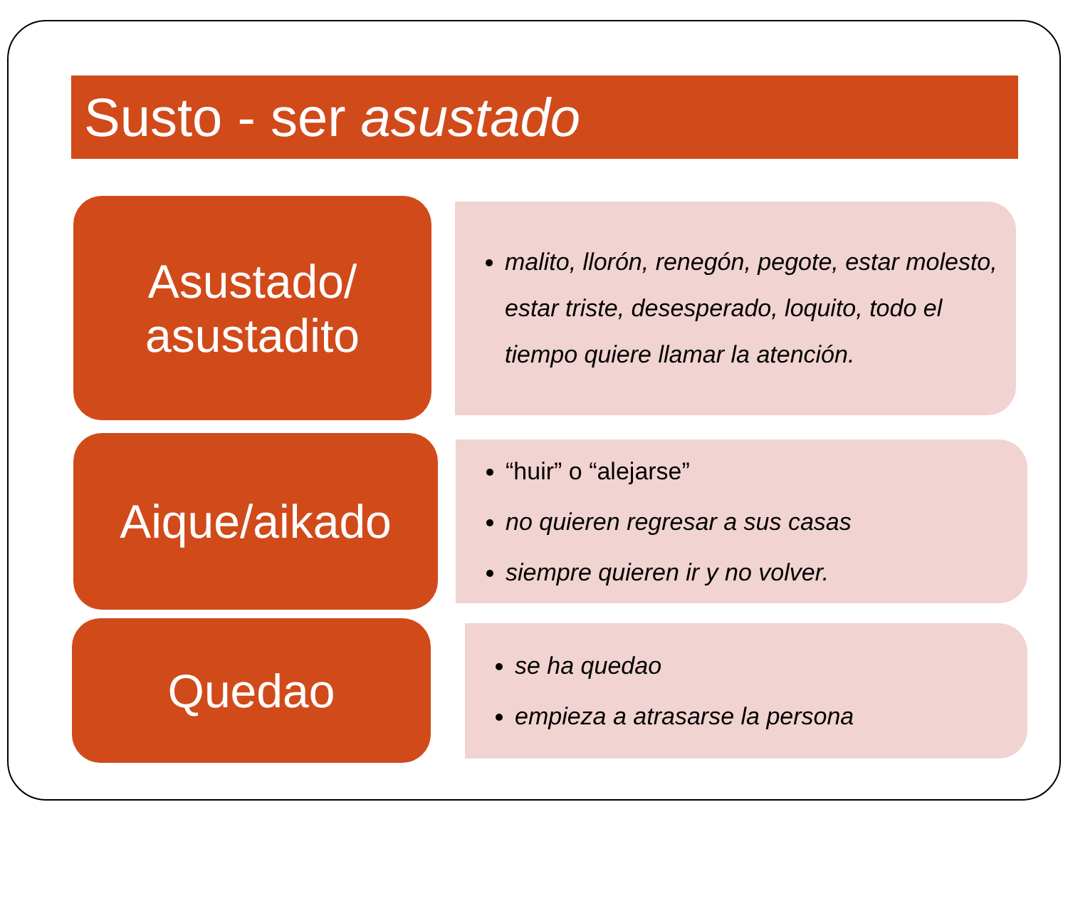Susto - ser asustado
Asustado/
asustadito
malito, llorón, renegón, pegote, estar molesto, estar triste, desesperado, loquito, todo el tiempo quiere llamar la atención.
Aique/aikado
“huir” o “alejarse”
no quieren regresar a sus casas
siempre quieren ir y no volver.
Quedao
se ha quedao
empieza a atrasarse la persona